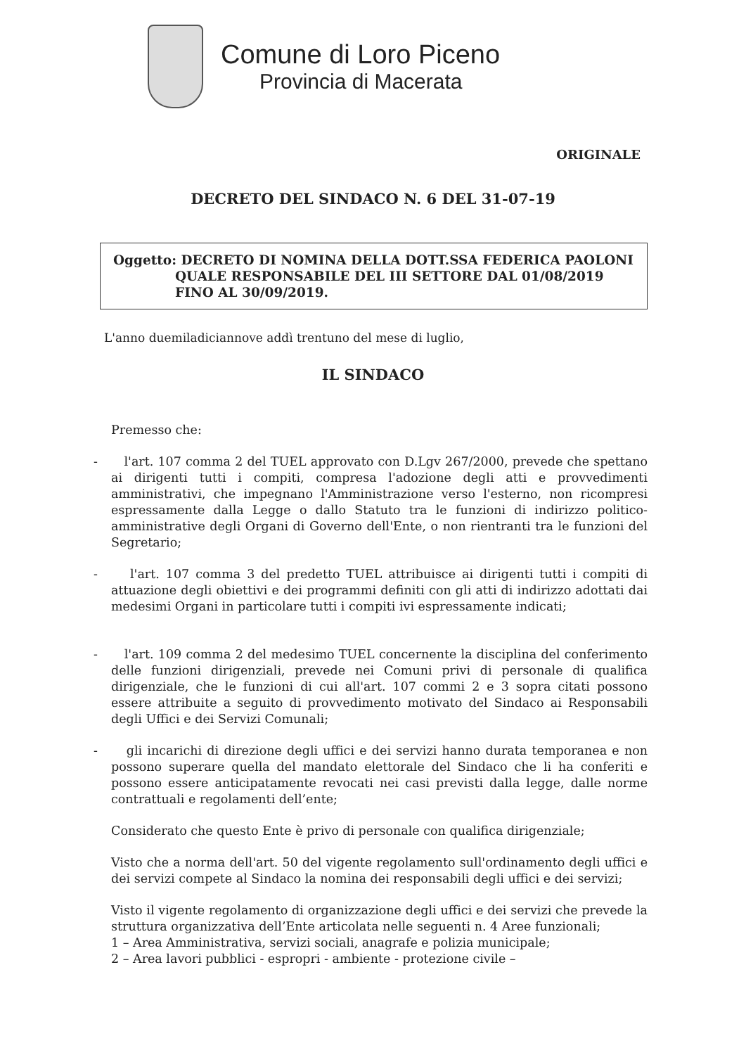Comune di Loro Piceno
Provincia di Macerata
ORIGINALE
DECRETO DEL SINDACO N. 6 DEL 31-07-19
Oggetto: DECRETO DI NOMINA DELLA DOTT.SSA FEDERICA PAOLONI QUALE RESPONSABILE DEL III SETTORE DAL 01/08/2019 FINO AL 30/09/2019.
L'anno duemiladiciannove addì trentuno del mese di luglio,
IL SINDACO
Premesso che:
- l'art. 107 comma 2 del TUEL approvato con D.Lgv 267/2000, prevede che spettano ai dirigenti tutti i compiti, compresa l'adozione degli atti e provvedimenti amministrativi, che impegnano l'Amministrazione verso l'esterno, non ricompresi espressamente dalla Legge o dallo Statuto tra le funzioni di indirizzo politico-amministrative degli Organi di Governo dell'Ente, o non rientranti tra le funzioni del Segretario;
- l'art. 107 comma 3 del predetto TUEL attribuisce ai dirigenti tutti i compiti di attuazione degli obiettivi e dei programmi definiti con gli atti di indirizzo adottati dai medesimi Organi in particolare tutti i compiti ivi espressamente indicati;
- l'art. 109 comma 2 del medesimo TUEL concernente la disciplina del conferimento delle funzioni dirigenziali, prevede nei Comuni privi di personale di qualifica dirigenziale, che le funzioni di cui all'art. 107 commi 2 e 3 sopra citati possono essere attribuite a seguito di provvedimento motivato del Sindaco ai Responsabili degli Uffici e dei Servizi Comunali;
- gli incarichi di direzione degli uffici e dei servizi hanno durata temporanea e non possono superare quella del mandato elettorale del Sindaco che li ha conferiti e possono essere anticipatamente revocati nei casi previsti dalla legge, dalle norme contrattuali e regolamenti dell’ente;
Considerato che questo Ente è privo di personale con qualifica dirigenziale;
Visto che a norma dell'art. 50 del vigente regolamento sull'ordinamento degli uffici e dei servizi compete al Sindaco la nomina dei responsabili degli uffici e dei servizi;
Visto il vigente regolamento di organizzazione degli uffici e dei servizi che prevede la struttura organizzativa dell’Ente articolata nelle seguenti n. 4 Aree funzionali;
1 – Area Amministrativa, servizi sociali, anagrafe e polizia municipale;
2 – Area lavori pubblici - espropri - ambiente - protezione civile –